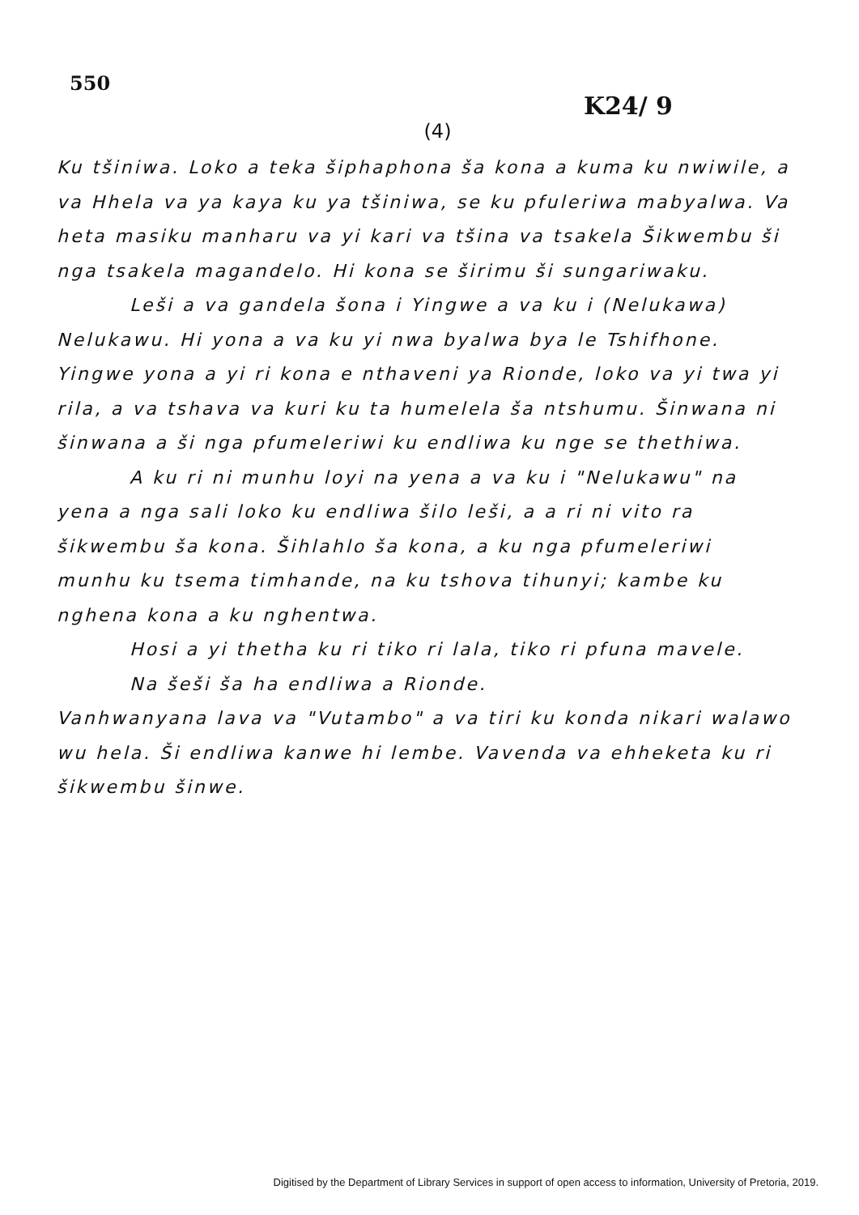550
K24/ 9
(4)
Ku tšiniwa. Loko a teka šiphaphona ša kona a kuma ku nwiwile, a va Hhela va ya kaya ku ya tšiniwa, se ku pfuleriwa mabyalwa. Va heta masiku manharu va yi kari va tšina va tsakela Šikwembu ši nga tsakela magandelo. Hi kona se širimu ši sungariwaku.
Leši a va gandela šona i Yingwe a va ku i (Nelukawa) Nelukawu. Hi yona a va ku yi nwa byalwa bya le Tshifhone. Yingwe yona a yi ri kona e nthaveni ya Rionde, loko va yi twa yi rila, a va tshava va kuri ku ta humelela ša ntshumu. Šinwana ni šinwana a ši nga pfumeleriwi ku endliwa ku nge se thethiwa.
A ku ri ni munhu loyi na yena a va ku i "Nelukawu" na yena a nga sali loko ku endliwa šilo leši, a a ri ni vito ra šikwembu ša kona. Šihlahlo ša kona, a ku nga pfumeleriwi munhu ku tsema timhande, na ku tshova tihunyi; kambe ku nghena kona a ku nghentwa.
Hosi a yi thetha ku ri tiko ri lala, tiko ri pfuna mavele.
Na šeši ša ha endliwa a Rionde.
Vanhwanyana lava va "Vutambo" a va tiri ku konda nikari walawo wu hela. Ši endliwa kanwe hi lembe. Vavenda va ehheketa ku ri šikwembu šinwe.
Digitised by the Department of Library Services in support of open access to information, University of Pretoria, 2019.